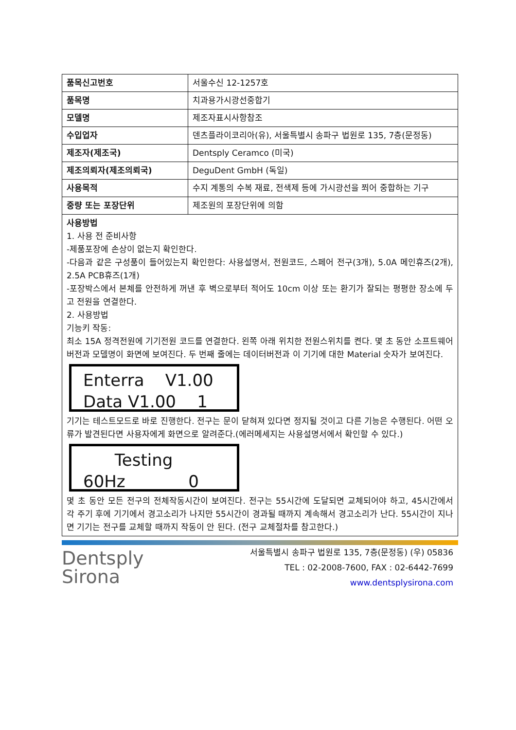| 품목신고번호 | 서울수신 12-1257호 |
| 품목명 | 치과용가시광선중합기 |
| 모델명 | 제조자표시사항참조 |
| 수입업자 | 덴츠플라이코리아(유), 서울특별시 송파구 법원로 135, 7층(문정동) |
| 제조자(제조국) | Dentsply Ceramco (미국) |
| 제조의뢰자(제조의뢰국) | DeguDent GmbH (독일) |
| 사용목적 | 수지 계통의 수복 재료, 전색제 등에 가시광선을 쬐어 중합하는 기구 |
| 중량 또는 포장단위 | 제조원의 포장단위에 의함 |
| 사용방법 1. 사용 전 준비사항 -제품포장에 손상이 없는지 확인한다. -다음과 같은 구성품이 들어있는지 확인한다: 사용설명서, 전원코드, 스페어 전구(3개), 5.0A 메인휴즈(2개), 2.5A PCB휴즈(1개) -포장박스에서 본체를 안전하게 꺼낸 후 벽으로부터 적어도 10cm 이상 또는 환기가 잘되는 평평한 장소에 두고 전원을 연결한다. 2. 사용방법 기능키 작동: 최소 15A 정격전원에 기기전원 코드를 연결한다. 왼쪽 아래 위치한 전원스위치를 켠다. 몇 초 동안 소프트웨어버전과 모델명이 화면에 보여진다. 두 번째 줄에는 데이터버전과 이 기기에 대한 Material 숫자가 보여진다. Enterra V1.00 Data V1.00 1 기기는 테스트모드로 바로 진행한다. 전구는 문이 닫혀져 있다면 정지될 것이고 다른 기능은 수행된다. 어떤 오류가 발견된다면 사용자에게 화면으로 알려준다.(에러메세지는 사용설명서에서 확인할 수 있다.) Testing 60Hz 0 몇 초 동안 모든 전구의 전체작동시간이 보여진다. 전구는 55시간에 도달되면 교체되어야 하고, 45시간에서 각 주기 후에 기기에서 경고소리가 나지만 55시간이 경과될 때까지 계속해서 경고소리가 난다. 55시간이 지나면 기기는 전구를 교체할 때까지 작동이 안 된다. (전구 교체절차를 참고한다.) | |
Dentsply
Sirona
서울특별시 송파구 법원로 135, 7층(문정동) (우) 05836
TEL : 02-2008-7600, FAX : 02-6442-7699
www.dentsplysirona.com